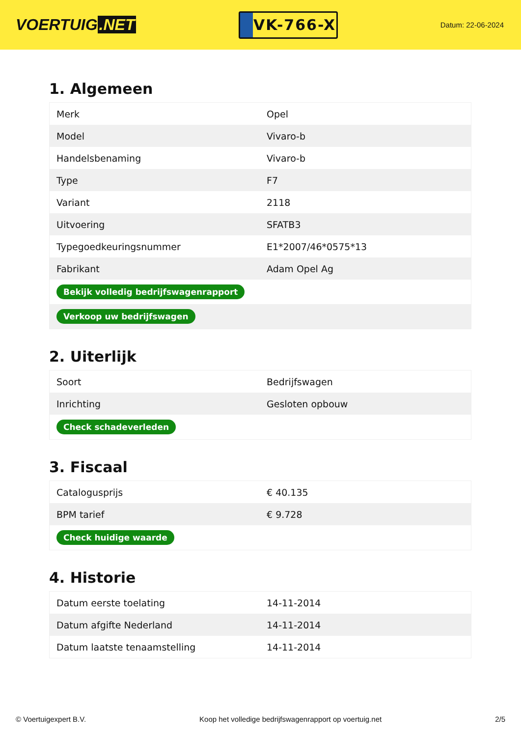VOERTUIG.NET
VK-766-X
Datum: 22-06-2024
1. Algemeen
| Merk | Opel |
| Model | Vivaro-b |
| Handelsbenaming | Vivaro-b |
| Type | F7 |
| Variant | 2118 |
| Uitvoering | SFATB3 |
| Typegoedkeuringsnummer | E1*2007/46*0575*13 |
| Fabrikant | Adam Opel Ag |
| Bekijk volledig bedrijfswagenrapport | |
| Verkoop uw bedrijfswagen | |
2. Uiterlijk
| Soort | Bedrijfswagen |
| Inrichting | Gesloten opbouw |
| Check schadeverleden | |
3. Fiscaal
| Catalogusprijs | € 40.135 |
| BPM tarief | € 9.728 |
| Check huidige waarde | |
4. Historie
| Datum eerste toelating | 14-11-2014 |
| Datum afgifte Nederland | 14-11-2014 |
| Datum laatste tenaamstelling | 14-11-2014 |
© Voertuigexpert B.V. Koop het volledige bedrijfswagenrapport op voertuig.net 2/5